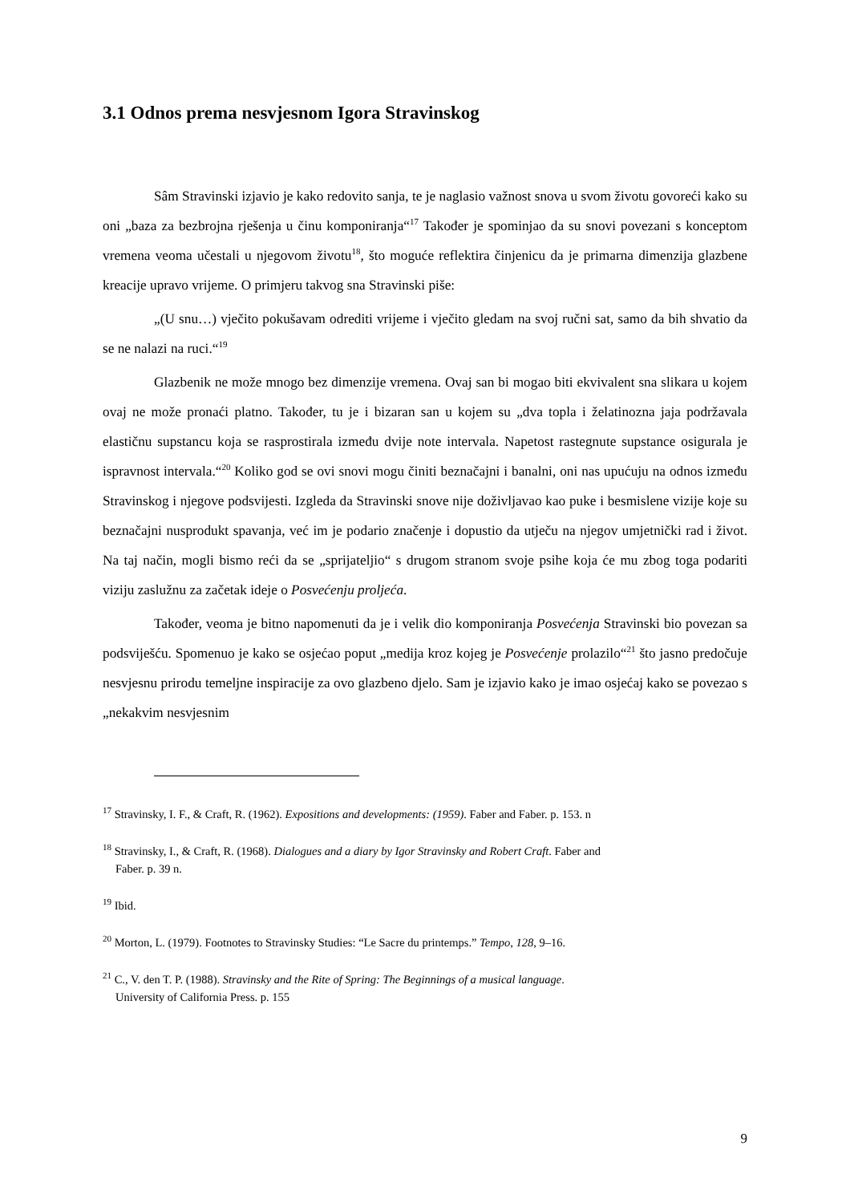3.1 Odnos prema nesvjesnom Igora Stravinskog
Sâm Stravinski izjavio je kako redovito sanja, te je naglasio važnost snova u svom životu govoreći kako su oni „baza za bezbrojna rješenja u činu komponiranja“<sup>17</sup> Također je spominjao da su snovi povezani s konceptom vremena veoma učestali u njegovom životu<sup>18</sup>, što moguće reflektira činjenicu da je primarna dimenzija glazbene kreacije upravo vrijeme. O primjeru takvog sna Stravinski piše:
„(U snu…) vječito pokušavam odrediti vrijeme i vječito gledam na svoj ručni sat, samo da bih shvatio da se ne nalazi na ruci.“<sup>19</sup>
Glazbenik ne može mnogo bez dimenzije vremena. Ovaj san bi mogao biti ekvivalent sna slikara u kojem ovaj ne može pronaći platno. Također, tu je i bizaran san u kojem su „dva topla i želatinozna jaja podržavala elastičnu supstancu koja se rasprostirala između dvije note intervala. Napetost rastegnute supstance osigurala je ispravnost intervala.“<sup>20</sup> Koliko god se ovi snovi mogu činiti beznačajni i banalni, oni nas upućuju na odnos između Stravinskog i njegove podsvijesti. Izgleda da Stravinski snove nije doživljavao kao puke i besmislene vizije koje su beznačajni nusprodukt spavanja, već im je podario značenje i dopustio da utječu na njegov umjetnički rad i život. Na taj način, mogli bismo reći da se „sprijateljio“ s drugom stranom svoje psihe koja će mu zbog toga podariti viziju zaslužnu za začetak ideje o Posvećenju proljeća.
Također, veoma je bitno napomenuti da je i velik dio komponiranja Posvećenja Stravinski bio povezan sa podsviješću. Spomenuo je kako se osjećao poput „medija kroz kojeg je Posvećenje prolazilo“<sup>21</sup> što jasno predočuje nesvjesnu prirodu temeljne inspiracije za ovo glazbeno djelo. Sam je izjavio kako je imao osjećaj kako se povezao s „nekakvim nesvjesnim
<sup>17</sup> Stravinsky, I. F., & Craft, R. (1962). Expositions and developments: (1959). Faber and Faber. p. 153. n
<sup>18</sup> Stravinsky, I., & Craft, R. (1968). Dialogues and a diary by Igor Stravinsky and Robert Craft. Faber and
Faber. p. 39 n.
<sup>19</sup> Ibid.
<sup>20</sup> Morton, L. (1979). Footnotes to Stravinsky Studies: “Le Sacre du printemps.” Tempo, 128, 9–16.
<sup>21</sup> C., V. den T. P. (1988). Stravinsky and the Rite of Spring: The Beginnings of a musical language.
University of California Press. p. 155
9